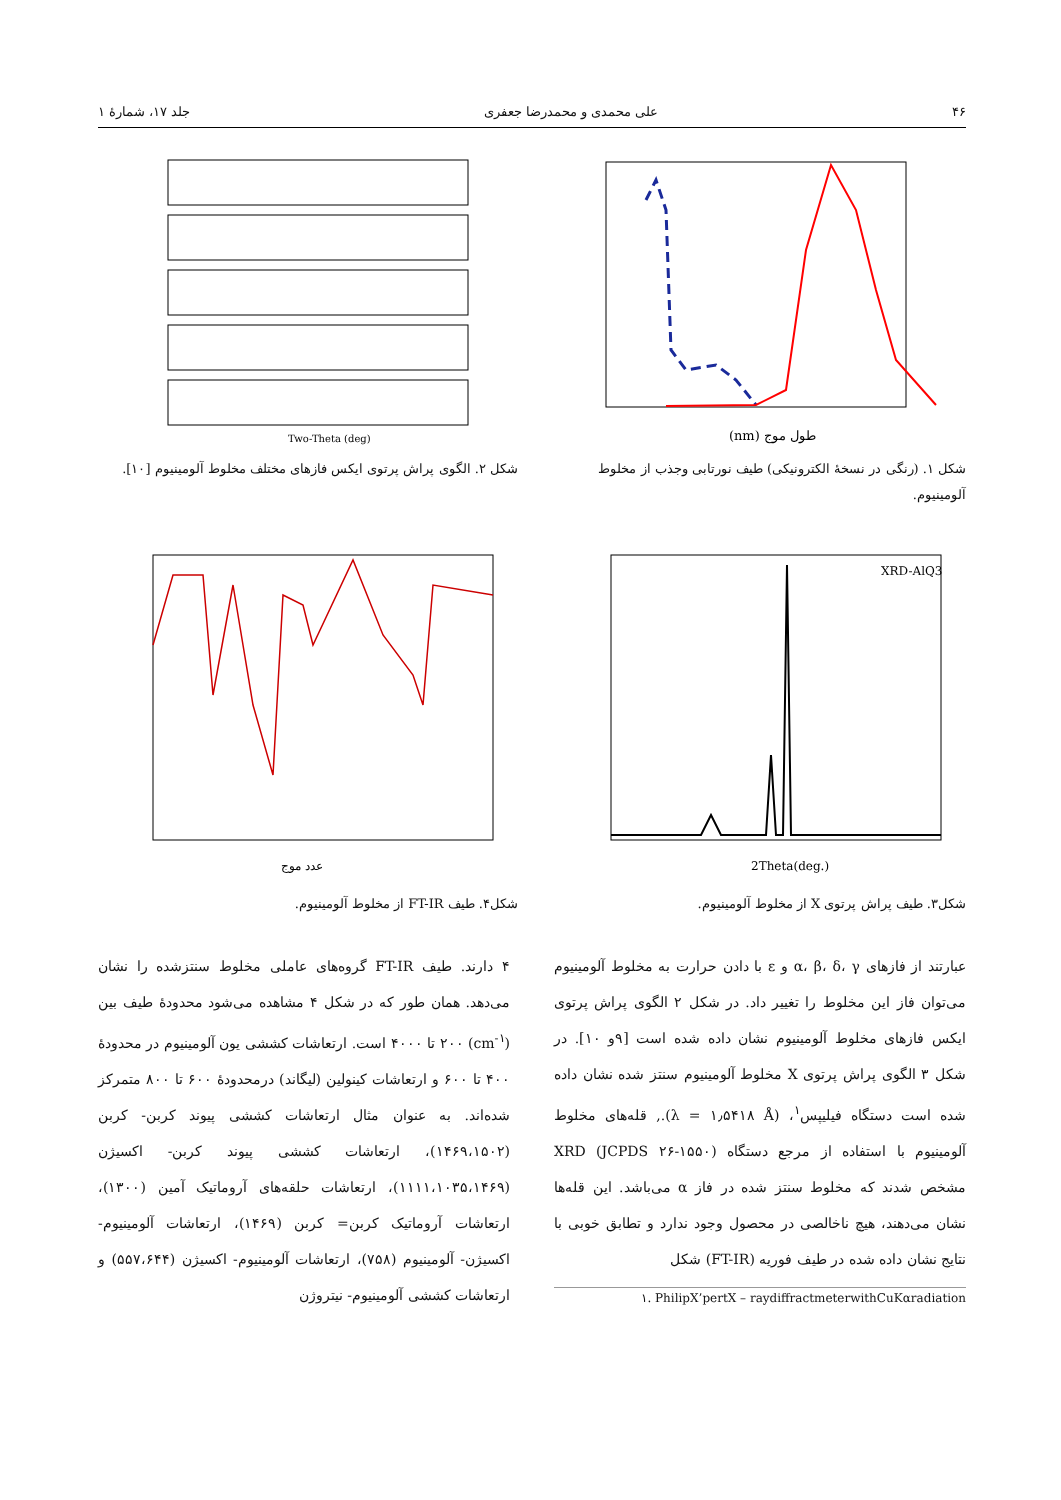۴۶ علی محمدی و محمدرضا جعفری جلد ۱۷، شمارهٔ ۱
طول موج (nm)
شکل ۱. (رنگی در نسخهٔ الکترونیکی) طیف نورتابی وجذب از مخلوط آلومینیوم.
Two-Theta (deg)
شکل ۲. الگوی پراش پرتوی ایکس فازهای مختلف مخلوط آلومینیوم [۱۰].
XRD-AlQ3
2Theta(deg.)
شکل۳. طیف پراش پرتوی X از مخلوط آلومینیوم.
عدد موج
شکل۴. طیف FT-IR از مخلوط آلومینیوم.
عبارتند از فازهای α، β، δ، γ و ε با دادن حرارت به مخلوط آلومینیوم می‌توان فاز این مخلوط را تغییر داد. در شکل ۲ الگوی پراش پرتوی ایکس فازهای مخلوط آلومینیوم نشان داده شده است [۹و ۱۰]. در شکل ۳ الگوی پراش پرتوی X مخلوط آلومینیوم سنتز شده نشان داده شده است دستگاه فیلیپس<sup>۱</sup>، (λ = ۱٫۵۴۱۸ Å)., قله‌های مخلوط آلومینیوم با استفاده از مرجع دستگاه XRD (JCPDS ۲۶-۱۵۵۰) مشخص شدند که مخلوط سنتز شده در فاز α می‌باشد. این قله‌ها نشان می‌دهند، هیچ ناخالصی در محصول وجود ندارد و تطابق خوبی با نتایج نشان داده شده در طیف فوریه (FT-IR) شکل
۱. PhilipX’pertX – raydiffractmeterwithCuKαradiation
۴ دارند. طیف FT-IR گروه‌های عاملی مخلوط سنتزشده را نشان می‌دهد. همان طور که در شکل ۴ مشاهده می‌شود محدودهٔ طیف بین (cm<sup>-۱</sup>) ۲۰۰ تا ۴۰۰۰ است. ارتعاشات کششی یون آلومینیوم در محدودهٔ ۴۰۰ تا ۶۰۰ و ارتعاشات کینولین (لیگاند) درمحدودهٔ ۶۰۰ تا ۸۰۰ متمرکز شده‌اند. به عنوان مثال ارتعاشات کششی پیوند کربن- کربن (۱۴۶۹،۱۵۰۲)، ارتعاشات کششی پیوند کربن- اکسیژن (۱۱۱۱،۱۰۳۵،۱۴۶۹)، ارتعاشات حلقه‌های آروماتیک آمین (۱۳۰۰)، ارتعاشات آروماتیک کربن= کربن (۱۴۶۹)، ارتعاشات آلومینیوم- اکسیژن- آلومینیوم (۷۵۸)، ارتعاشات آلومینیوم- اکسیژن (۵۵۷،۶۴۴) و ارتعاشات کششی آلومینیوم- نیتروژن